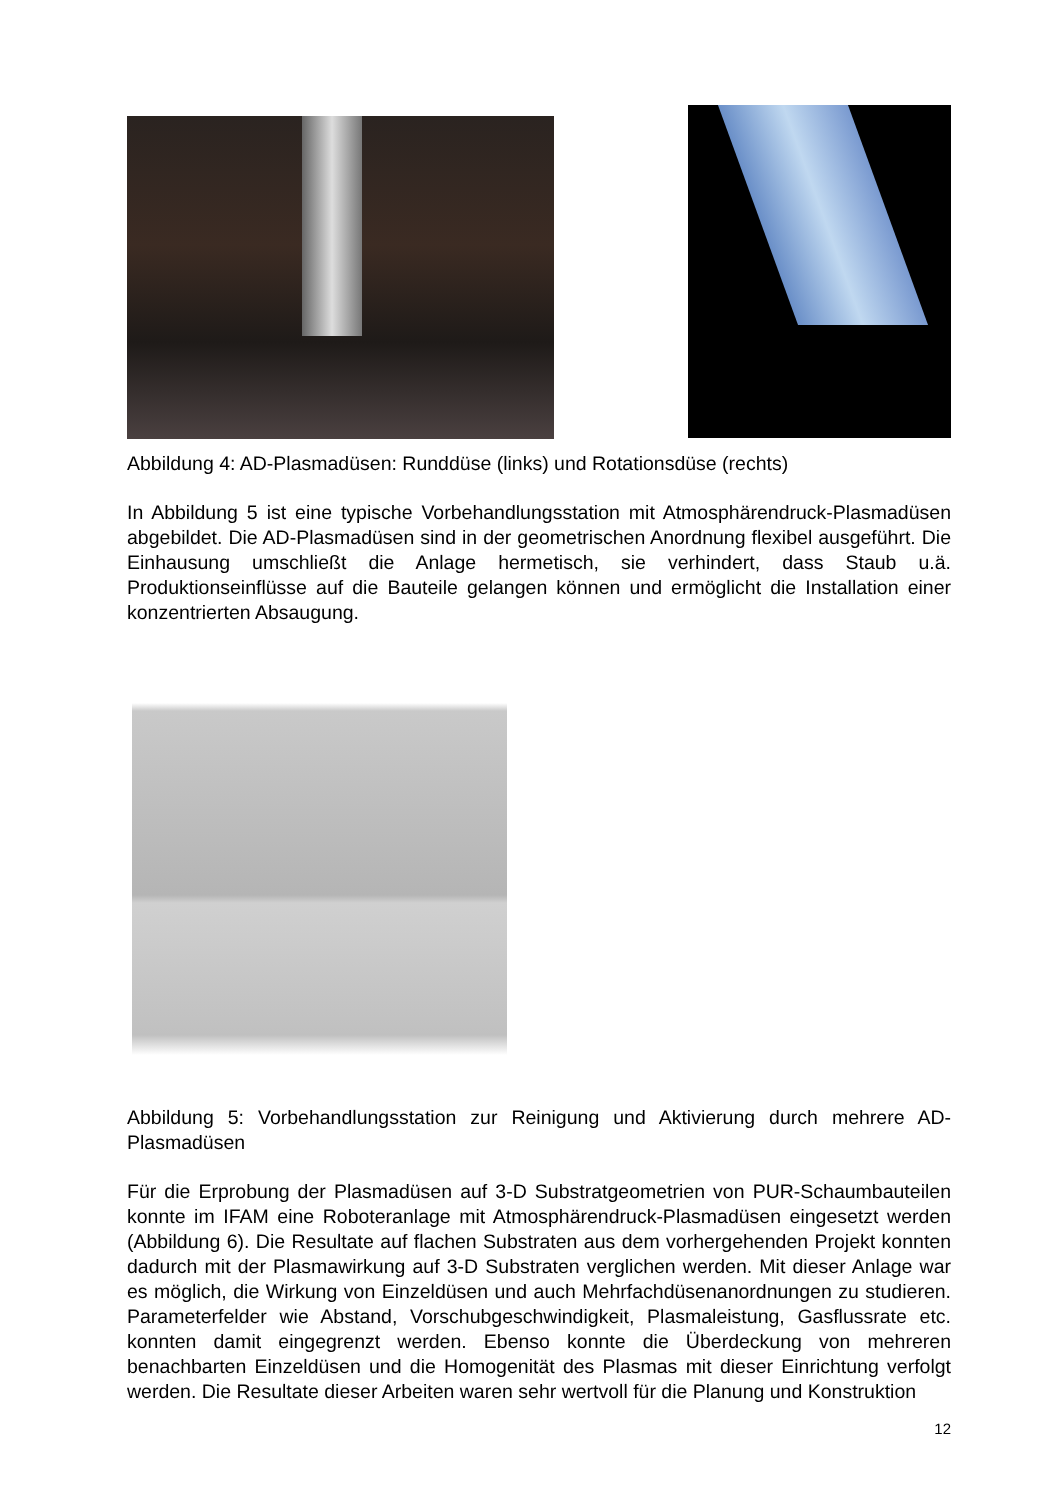Abbildung 4: AD-Plasmadüsen: Runddüse (links) und Rotationsdüse (rechts)
In Abbildung 5 ist eine typische Vorbehandlungsstation mit Atmosphärendruck-Plasmadüsen abgebildet. Die AD-Plasmadüsen sind in der geometrischen Anordnung flexibel ausgeführt. Die Einhausung umschließt die Anlage hermetisch, sie verhindert, dass Staub u.ä. Produktionseinflüsse auf die Bauteile gelangen können und ermöglicht die Installation einer konzentrierten Absaugung.
Abbildung 5: Vorbehandlungsstation zur Reinigung und Aktivierung durch mehrere AD-Plasmadüsen
Für die Erprobung der Plasmadüsen auf 3-D Substratgeometrien von PUR-Schaumbauteilen konnte im IFAM eine Roboteranlage mit Atmosphärendruck-Plasmadüsen eingesetzt werden (Abbildung 6). Die Resultate auf flachen Substraten aus dem vorhergehenden Projekt konnten dadurch mit der Plasmawirkung auf 3-D Substraten verglichen werden. Mit dieser Anlage war es möglich, die Wirkung von Einzeldüsen und auch Mehrfachdüsenanordnungen zu studieren. Parameterfelder wie Abstand, Vorschubgeschwindigkeit, Plasmaleistung, Gasflussrate etc. konnten damit eingegrenzt werden. Ebenso konnte die Überdeckung von mehreren benachbarten Einzeldüsen und die Homogenität des Plasmas mit dieser Einrichtung verfolgt werden. Die Resultate dieser Arbeiten waren sehr wertvoll für die Planung und Konstruktion
12